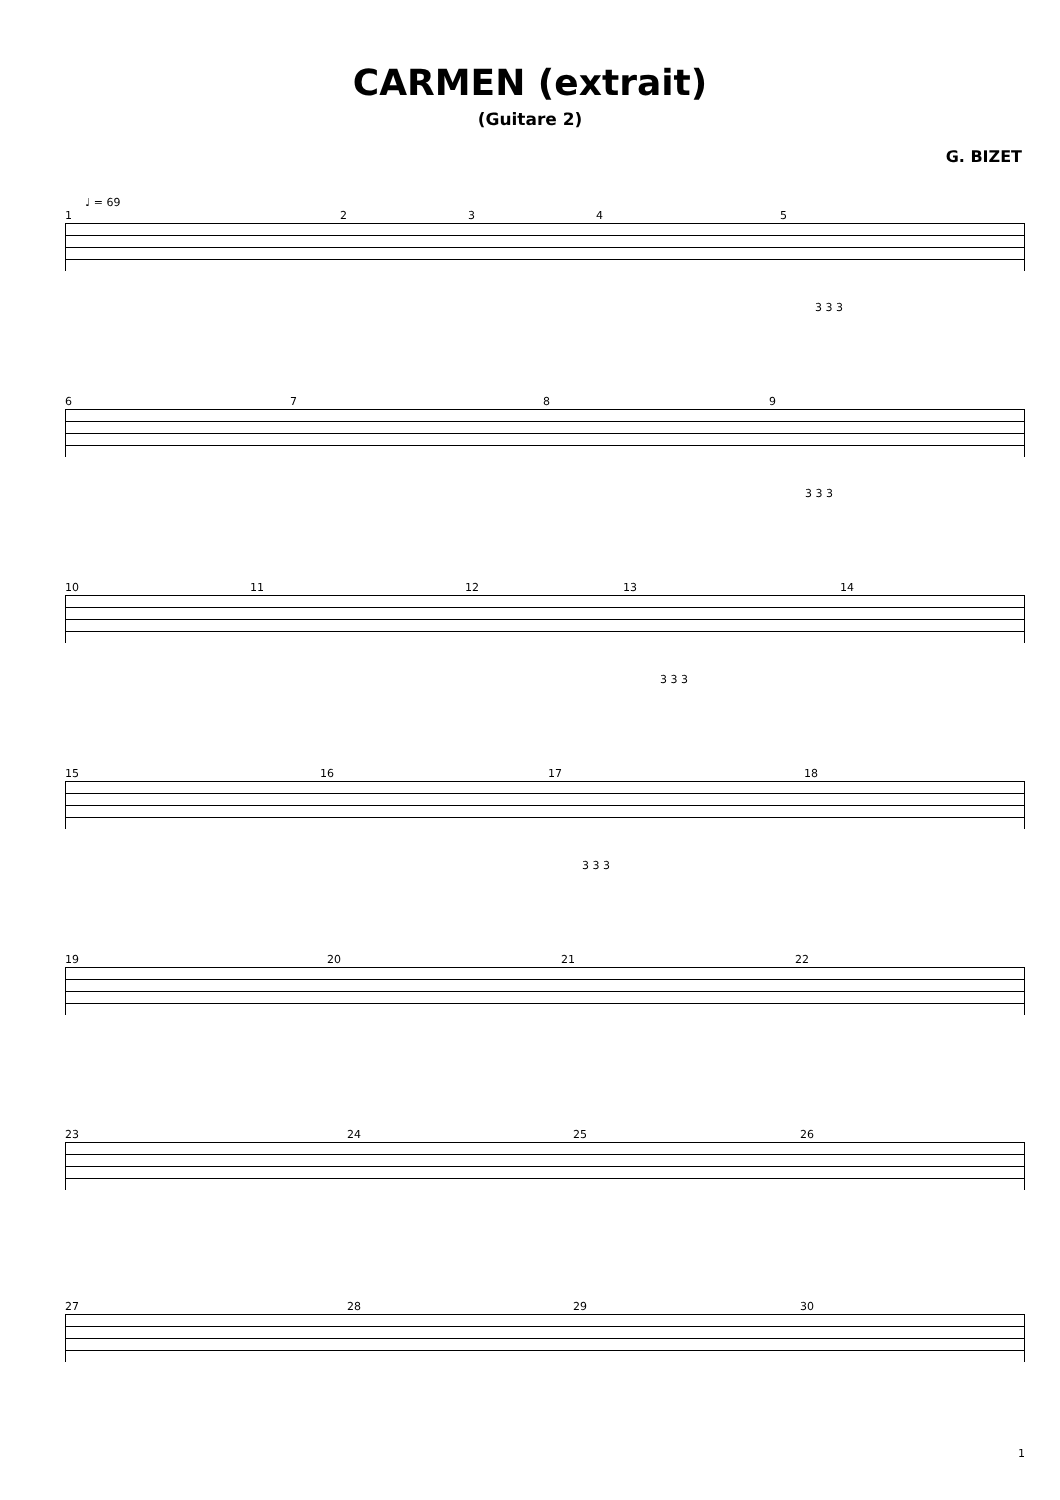CARMEN (extrait)
(Guitare 2)
G. BIZET
♩ = 69
12345
3 3 3
6789
3 3 3
10 11 12 13 14
3 3 3
15 16 17 18
3 3 3
19 20 21 22
23 24 25 26
27 28 29 30
1